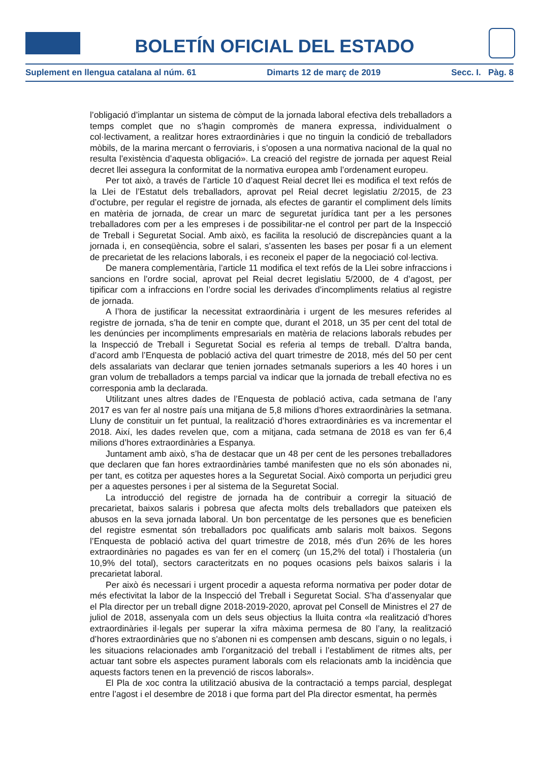BOLETÍN OFICIAL DEL ESTADO
Suplement en llengua catalana al núm. 61 Dimarts 12 de març de 2019 Secc. I. Pàg. 8
l’obligació d’implantar un sistema de còmput de la jornada laboral efectiva dels treballadors a temps complet que no s’hagin compromès de manera expressa, individualment o col·lectivament, a realitzar hores extraordinàries i que no tinguin la condició de treballadors mòbils, de la marina mercant o ferroviaris, i s’oposen a una normativa nacional de la qual no resulta l’existència d’aquesta obligació». La creació del registre de jornada per aquest Reial decret llei assegura la conformitat de la normativa europea amb l’ordenament europeu.
Per tot això, a través de l’article 10 d’aquest Reial decret llei es modifica el text refós de la Llei de l’Estatut dels treballadors, aprovat pel Reial decret legislatiu 2/2015, de 23 d’octubre, per regular el registre de jornada, als efectes de garantir el compliment dels límits en matèria de jornada, de crear un marc de seguretat jurídica tant per a les persones treballadores com per a les empreses i de possibilitar-ne el control per part de la Inspecció de Treball i Seguretat Social. Amb això, es facilita la resolució de discrepàncies quant a la jornada i, en conseqüència, sobre el salari, s’assenten les bases per posar fi a un element de precarietat de les relacions laborals, i es reconeix el paper de la negociació col·lectiva.
De manera complementària, l’article 11 modifica el text refós de la Llei sobre infraccions i sancions en l’ordre social, aprovat pel Reial decret legislatiu 5/2000, de 4 d’agost, per tipificar com a infraccions en l’ordre social les derivades d’incompliments relatius al registre de jornada.
A l’hora de justificar la necessitat extraordinària i urgent de les mesures referides al registre de jornada, s’ha de tenir en compte que, durant el 2018, un 35 per cent del total de les denúncies per incompliments empresarials en matèria de relacions laborals rebudes per la Inspecció de Treball i Seguretat Social es referia al temps de treball. D’altra banda, d’acord amb l’Enquesta de població activa del quart trimestre de 2018, més del 50 per cent dels assalariats van declarar que tenien jornades setmanals superiors a les 40 hores i un gran volum de treballadors a temps parcial va indicar que la jornada de treball efectiva no es corresponia amb la declarada.
Utilitzant unes altres dades de l’Enquesta de població activa, cada setmana de l’any 2017 es van fer al nostre país una mitjana de 5,8 milions d’hores extraordinàries la setmana. Lluny de constituir un fet puntual, la realització d’hores extraordinàries es va incrementar el 2018. Així, les dades revelen que, com a mitjana, cada setmana de 2018 es van fer 6,4 milions d’hores extraordinàries a Espanya.
Juntament amb això, s’ha de destacar que un 48 per cent de les persones treballadores que declaren que fan hores extraordinàries també manifesten que no els són abonades ni, per tant, es cotitza per aquestes hores a la Seguretat Social. Això comporta un perjudici greu per a aquestes persones i per al sistema de la Seguretat Social.
La introducció del registre de jornada ha de contribuir a corregir la situació de precarietat, baixos salaris i pobresa que afecta molts dels treballadors que pateixen els abusos en la seva jornada laboral. Un bon percentatge de les persones que es beneficien del registre esmentat són treballadors poc qualificats amb salaris molt baixos. Segons l’Enquesta de població activa del quart trimestre de 2018, més d’un 26% de les hores extraordinàries no pagades es van fer en el comerç (un 15,2% del total) i l’hostaleria (un 10,9% del total), sectors caracteritzats en no poques ocasions pels baixos salaris i la precarietat laboral.
Per això és necessari i urgent procedir a aquesta reforma normativa per poder dotar de més efectivitat la labor de la Inspecció del Treball i Seguretat Social. S’ha d’assenyalar que el Pla director per un treball digne 2018-2019-2020, aprovat pel Consell de Ministres el 27 de juliol de 2018, assenyala com un dels seus objectius la lluita contra «la realització d’hores extraordinàries il·legals per superar la xifra màxima permesa de 80 l’any, la realització d’hores extraordinàries que no s’abonen ni es compensen amb descans, siguin o no legals, i les situacions relacionades amb l’organització del treball i l’establiment de ritmes alts, per actuar tant sobre els aspectes purament laborals com els relacionats amb la incidència que aquests factors tenen en la prevenció de riscos laborals».
El Pla de xoc contra la utilització abusiva de la contractació a temps parcial, desplegat entre l’agost i el desembre de 2018 i que forma part del Pla director esmentat, ha permès